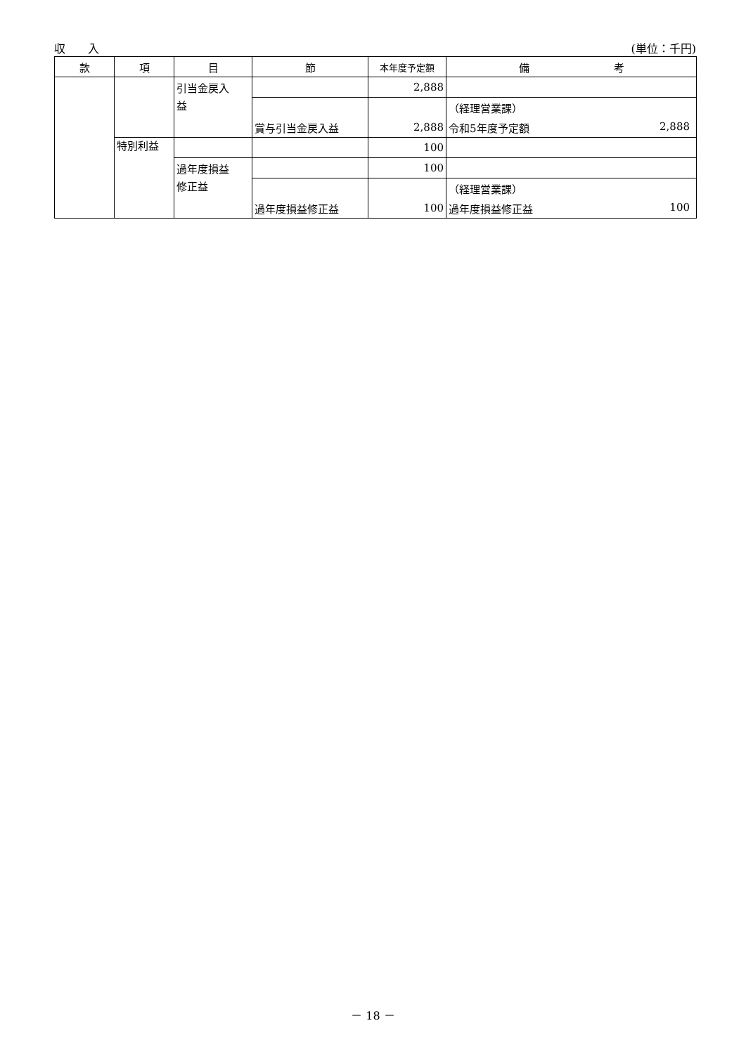収　　入 (単位：千円)
| 款 | 項 | 目 | 節 | 本年度予定額 | 備 考 |
| --- | --- | --- | --- | --- | --- |
| | | 引当金戻入 | | 2,888 | |
| | | 益 | | | （経理営業課） |
| | | | 賞与引当金戻入益 | 2,888 | 令和5年度予定額 2,888 |
| | 特別利益 | | | 100 | |
| | | 過年度損益 | | 100 | |
| | | 修正益 | | | （経理営業課） |
| | | | 過年度損益修正益 | 100 | 過年度損益修正益 100 |
－ 18 －